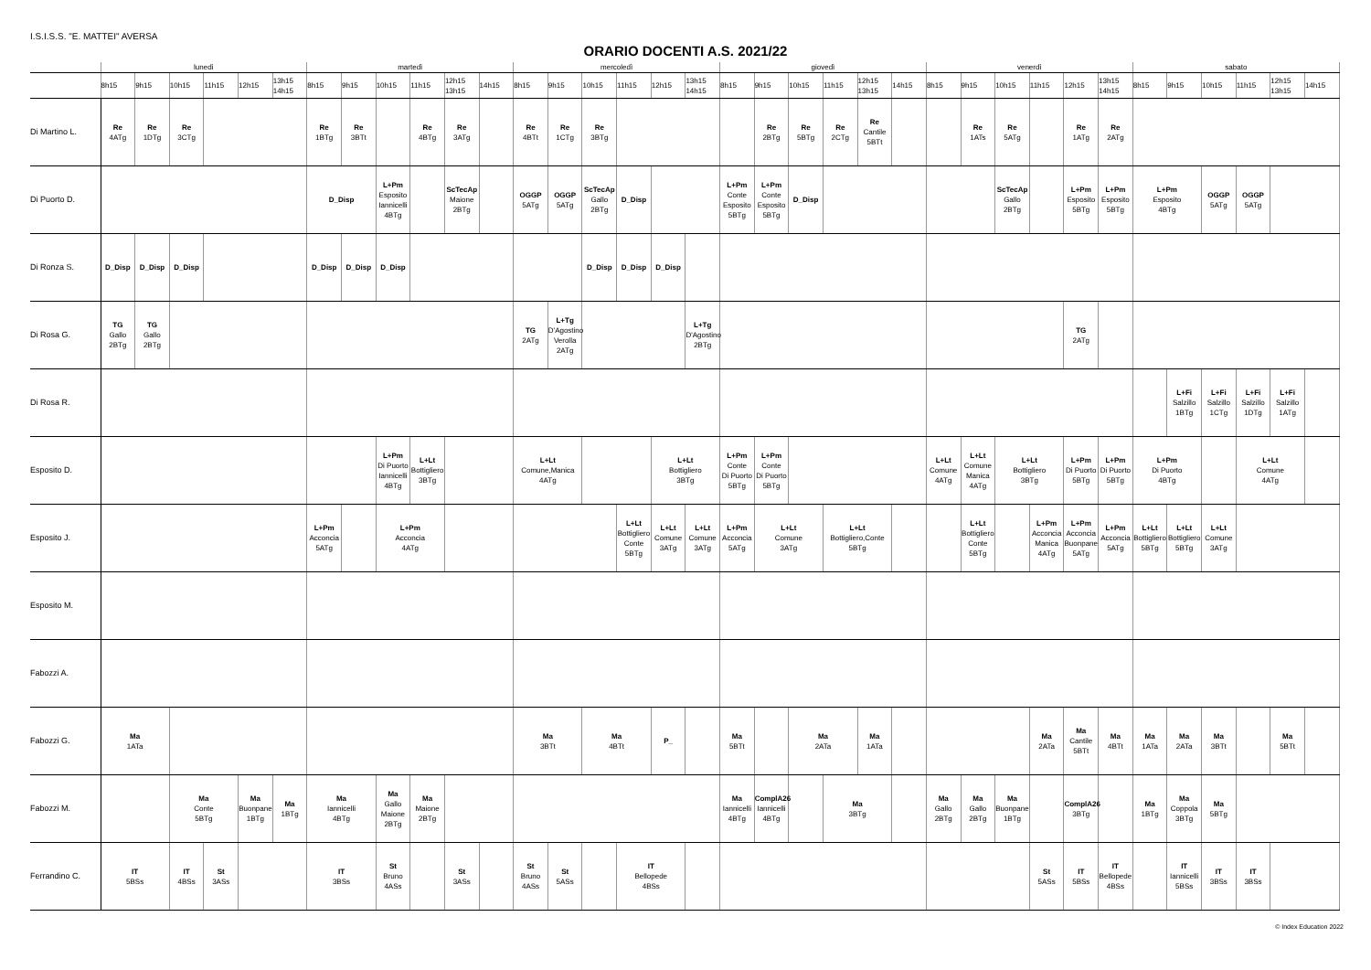I.S.I.S.S. "E. MATTEI" AVERSA
ORARIO DOCENTI A.S. 2021/22
| | lunedì | | | | | | martedì | | | | | | mercoledì | | | | | | giovedì | | | | | | venerdì | | | | | | sabato | | | | | |
| --- | --- | --- | --- | --- | --- | --- | --- | --- | --- | --- | --- | --- | --- | --- | --- | --- | --- | --- | --- | --- | --- | --- | --- | --- | --- | --- | --- | --- | --- | --- | --- | --- | --- | --- | --- | --- |
| | 8h15 | 9h15 | 10h15 | 11h15 | 12h15 | 13h15 14h15 | 8h15 | 9h15 | 10h15 | 11h15 | 12h15 13h15 | 14h15 | 8h15 | 9h15 | 10h15 | 11h15 | 12h15 | 13h15 14h15 | 8h15 | 9h15 | 10h15 | 11h15 | 12h15 13h15 | 14h15 | 8h15 | 9h15 | 10h15 | 11h15 | 12h15 | 13h15 14h15 | 8h15 | 9h15 | 10h15 | 11h15 | 12h15 13h15 | 14h15 |
| Di Martino L. | Re 4ATg | Re 1DTg | Re 3CTg | | | | Re 1BTg | Re 3BTt | | Re 4BTg | Re 3ATg | | Re 4BTt | Re 1CTg | Re 3BTg | | | | | Re 2BTg | Re 5BTg | Re 2CTg | Re Cantile 5BTt | | | Re 1ATs | Re 5ATg | | Re 1ATg | Re 2ATg | | | | | | |
| Di Puorto D. | | | | | | | D_Disp | | L+Pm Esposito Iannicelli 4BTg | | ScTecAp Maione 2BTg | | OGGP 5ATg | OGGP 5ATg | ScTecAp Gallo 2BTg | D_Disp | | | L+Pm Conte Esposito 5BTg | L+Pm Conte Esposito 5BTg | D_Disp | | | | | | ScTecAp Gallo 2BTg | | L+Pm Esposito 5BTg | L+Pm Esposito 5BTg | L+Pm Esposito 4BTg | | OGGP 5ATg | OGGP 5ATg | | |
| Di Ronza S. | D_Disp | D_Disp | D_Disp | | | | D_Disp | D_Disp | D_Disp | | | | | | D_Disp | D_Disp | D_Disp | | | | | | | | | | | | | | | | | | | |
| Di Rosa G. | TG Gallo 2BTg | TG Gallo 2BTg | | | | | | | | | | | TG 2ATg | L+Tg D'Agostino Verolla 2ATg | | | | L+Tg D'Agostino 2BTg | | | | | | | | | | | TG 2ATg | | | | | | | |
| Di Rosa R. | | | | | | | | | | | | | | | | | | | | | | | | | | | | | | | | L+Fi Salzillo 1BTg | L+Fi Salzillo 1CTg | L+Fi Salzillo 1DTg | L+Fi Salzillo 1ATg | |
| Esposito D. | | | | | | | | | L+Pm Di Puorto Iannicelli 4BTg | L+Lt Bottigliero 3BTg | | | L+Lt Comune,Manica 4ATg | | | | L+Lt Bottigliero 3BTg | | L+Pm Conte Di Puorto 5BTg | L+Pm Conte Di Puorto 5BTg | | | | | L+Lt Comune 4ATg | L+Lt Comune Manica 4ATg | L+Lt Bottigliero 3BTg | | L+Pm Di Puorto 5BTg | L+Pm Di Puorto 5BTg | L+Pm Di Puorto 4BTg | | | L+Lt Comune 4ATg | | |
| Esposito J. | | | | | | | L+Pm Acconcia 5ATg | | L+Pm Acconcia 4ATg | | | | | | | L+Lt Bottigliero Conte 5BTg | L+Lt Comune 3ATg | L+Lt Comune 3ATg | L+Pm Acconcia 5ATg | L+Lt Comune 3ATg | | L+Lt Bottigliero,Conte 5BTg | | | | L+Lt Bottigliero Conte 5BTg | | L+Pm Acconcia Manica 4ATg | L+Pm Acconcia Buonpane 5ATg | L+Pm Acconcia 5ATg | L+Lt Bottigliero 5BTg | L+Lt Bottigliero 5BTg | L+Lt Comune 3ATg | | | |
| Esposito M. | | | | | | | | | | | | | | | | | | | | | | | | | | | | | | | | | | | | |
| Fabozzi A. | | | | | | | | | | | | | | | | | | | | | | | | | | | | | | | | | | | | |
| Fabozzi G. | Ma 1ATa | | | | | | | | | | | | Ma 3BTt | | Ma 4BTt | | P_ | | Ma 5BTt | | Ma 2ATa | | Ma 1ATa | | | | | Ma 2ATa | Ma Cantile 5BTt | Ma 4BTt | Ma 1ATa | Ma 2ATa | Ma 3BTt | | Ma 5BTt | |
| Fabozzi M. | | | Ma Conte 5BTg | | Ma Buonpane 1BTg | Ma 1BTg | Ma Iannicelli 4BTg | | Ma Gallo Maione 2BTg | Ma Maione 2BTg | | | | | | | | | Ma Iannicelli 4BTg | ComplA26 Iannicelli 4BTg | | Ma 3BTg | | | Ma Gallo 2BTg | Ma Gallo 2BTg | Ma Buonpane 1BTg | | ComplA26 3BTg | | Ma 1BTg | Ma Coppola 3BTg | Ma 5BTg | | | |
| Ferrandino C. | IT 5BSs | | IT 4BSs | St 3ASs | | | IT 3BSs | | St Bruno 4ASs | | St 3ASs | | St Bruno 4ASs | St 5ASs | | IT Bellopede 4BSs | | | | | | | | | | | | St 5ASs | IT 5BSs | IT Bellopede 4BSs | | IT Iannicelli 5BSs | IT 3BSs | IT 3BSs | | |
© Index Education 2022